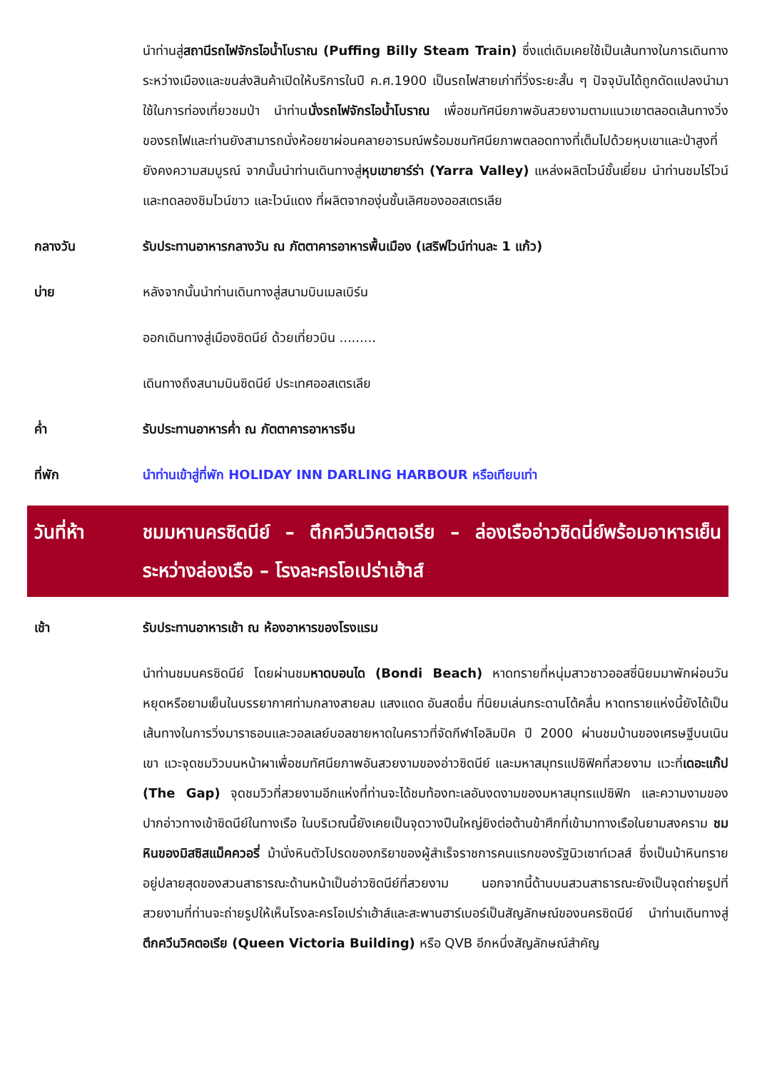นำท่านสู่สถานีรถไฟจักรไอน้ำโบราณ (Puffing Billy Steam Train) ซึ่งแต่เดิมเคยใช้เป็นเส้นทางในการเดินทางระหว่างเมืองและขนส่งสินค้าเปิดให้บริการในปี ค.ศ.1900 เป็นรถไฟสายเก่าที่วิ่งระยะสั้น ๆ ปัจจุบันได้ถูกดัดแปลงนำมาใช้ในการท่องเที่ยวชมป่า นำท่านนั่งรถไฟจักรไอน้ำโบราณ เพื่อชมทัศนียภาพอันสวยงามตามแนวเขาตลอดเส้นทางวิ่งของรถไฟและท่านยังสามารถนั่งห้อยขาผ่อนคลายอารมณ์พร้อมชมทัศนียภาพตลอดทางที่เต็มไปด้วยหุบเขาและป่าสูงที่ยังคงความสมบูรณ์ จากนั้นนำท่านเดินทางสู่หุบเขายาร์ร่า (Yarra Valley) แหล่งผลิตไวน์ชั้นเยี่ยม นำท่านชมไร่ไวน์และทดลองชิมไวน์ขาว และไวน์แดง ที่ผลิตจากองุ่นชั้นเลิศของออสเตรเลีย
กลางวัน รับประทานอาหารกลางวัน ณ ภัตตาคารอาหารพื้นเมือง (เสริฟไวน์ท่านละ 1 แก้ว)
บ่าย หลังจากนั้นนำท่านเดินทางสู่สนามบินเมลเบิร์น
ออกเดินทางสู่เมืองซิดนีย์ ด้วยเที่ยวบิน .........
เดินทางถึงสนามบินซิดนีย์ ประเทศออสเตรเลีย
ค่ำ รับประทานอาหารค่ำ ณ ภัตตาคารอาหารจีน
ที่พัก นำท่านเข้าสู่ที่พัก HOLIDAY INN DARLING HARBOUR หรือเทียบเท่า
วันที่ห้า ชมมหานครซิดนีย์ – ตึกควีนวิคตอเรีย – ล่องเรืออ่าวซิดนี่ย์พร้อมอาหารเย็นระหว่างล่องเรือ – โรงละครโอเปร่าเฮ้าส์
เช้า รับประทานอาหารเช้า ณ ห้องอาหารของโรงแรม
นำท่านชมนครซิดนีย์ โดยผ่านชมหาดบอนได (Bondi Beach) หาดทรายที่หนุ่มสาวชาวออสซี่นิยมมาพักผ่อนวันหยุดหรือยามเย็นในบรรยากาศท่ามกลางสายลม แสงแดด อันสดชื่น ที่นิยมเล่นกระดานโต้คลื่น หาดทรายแห่งนี้ยังได้เป็นเส้นทางในการวิ่งมาราธอนและวอลเลย์บอลชายหาดในคราวที่จัดกีฬาโอลิมปิค ปี 2000 ผ่านชมบ้านของเศรษฐีบนเนินเขา แวะจุดชมวิวบนหน้าผาเพื่อชมทัศนียภาพอันสวยงามของอ่าวซิดนีย์ และมหาสมุทรแปซิฟิคที่สวยงาม แวะที่เดอะแก๊ป (The Gap) จุดชมวิวที่สวยงามอีกแห่งที่ท่านจะได้ชมท้องทะเลอันงดงามของมหาสมุทรแปซิฟิก และความงามของปากอ่าวทางเข้าซิดนีย์ในทางเรือ ในบริเวณนี้ยังเคยเป็นจุดวางปืนใหญ่ยิงต่อต้านข้าศึกที่เข้ามาทางเรือในยามสงคราม ชมหินของมิสซิสแม็คควอรี่ ม้านั่งหินตัวโปรดของภริยาของผู้สำเร็จราชการคนแรกของรัฐนิวเซาท์เวลส์ ซึ่งเป็นม้าหินทรายอยู่ปลายสุดของสวนสาธารณะด้านหน้าเป็นอ่าวซิดนีย์ที่สวยงาม นอกจากนี้ด้านบนสวนสาธารณะยังเป็นจุดถ่ายรูปที่สวยงามที่ท่านจะถ่ายรูปให้เห็นโรงละครโอเปร่าเฮ้าส์และสะพานฮาร์เบอร์เป็นสัญลักษณ์ของนครซิดนีย์ นำท่านเดินทางสู่ตึกควีนวิคตอเรีย (Queen Victoria Building) หรือ QVB อีกหนึ่งสัญลักษณ์สำคัญ